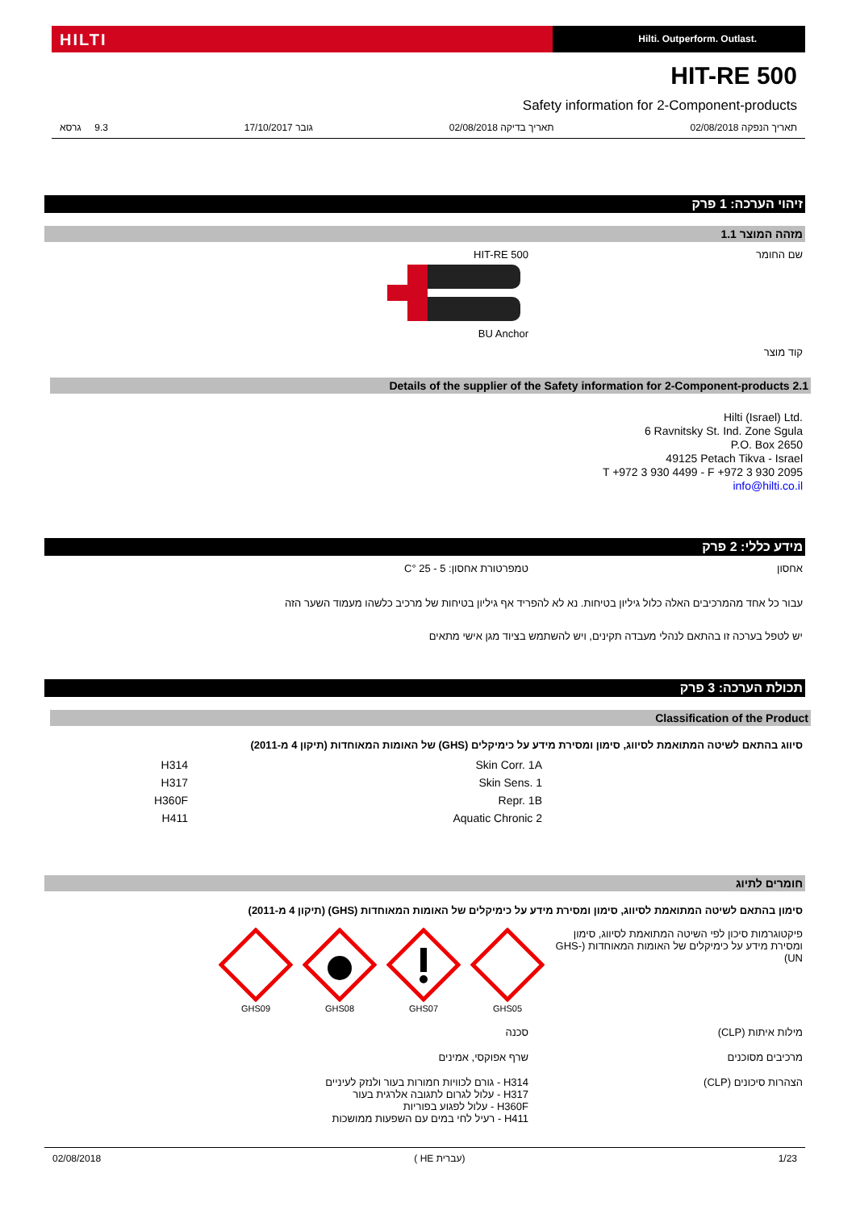HILTI
Hilti. Outperform. Outlast.
HIT-RE 500
Safety information for 2-Component-products
תאריך הנפקה 02/08/2018 תאריך בדיקה 02/08/2018 גובר 17/10/2017 9.3 גרסא
זיהוי הערכה: 1 פרק
מזהה המוצר 1.1
שם החומר HIT-RE 500
BU Anchor
קוד מוצר
Details of the supplier of the Safety information for 2-Component-products 2.1
Hilti (Israel) Ltd.
6 Ravnitsky St. Ind. Zone Sgula
P.O. Box 2650
49125 Petach Tikva - Israel
T +972 3 930 4499 - F +972 3 930 2095
info@hilti.co.il
מידע כללי: 2 פרק
אחסון טמפרטורת אחסון: 5 - 25 °C
עבור כל אחד מהמרכיבים האלה כלול גיליון בטיחות. נא לא להפריד אף גיליון בטיחות של מרכיב כלשהו מעמוד השער הזה
יש לטפל בערכה זו בהתאם לנהלי מעבדה תקינים, ויש להשתמש בציוד מגן אישי מתאים
תכולת הערכה: 3 פרק
Classification of the Product
סיווג בהתאם לשיטה המתואמת לסיווג, סימון ומסירת מידע על כימיקלים (GHS) של האומות המאוחדות (תיקון 4 מ-2011)
| Skin Corr. 1A | H314 |
| Skin Sens. 1 | H317 |
| Repr. 1B | H360F |
| Aquatic Chronic 2 | H411 |
חומרים לתיוג
סימון בהתאם לשיטה המתואמת לסיווג, סימון ומסירת מידע על כימיקלים של האומות המאוחדות (GHS) (תיקון 4 מ-2011)
פיקטוגרמות סיכון לפי השיטה המתואמת לסיווג, סימון ומסירת מידע על כימיקלים של האומות המאוחדות (GHS-UN)
GHS09
GHS08
GHS07
GHS05
מילות איתות (CLP) סכנה
מרכיבים מסוכנים שרף אפוקסי, אמינים
הצהרות סיכונים (CLP) H314 - גורם לכוויות חמורות בעור ולנזק לעיניים
H317 - עלול לגרום לתגובה אלרגית בעור
H360F - עלול לפגוע בפוריות
H411 - רעיל לחי במים עם השפעות ממושכות
02/08/2018 ( HE עברית) 1/23